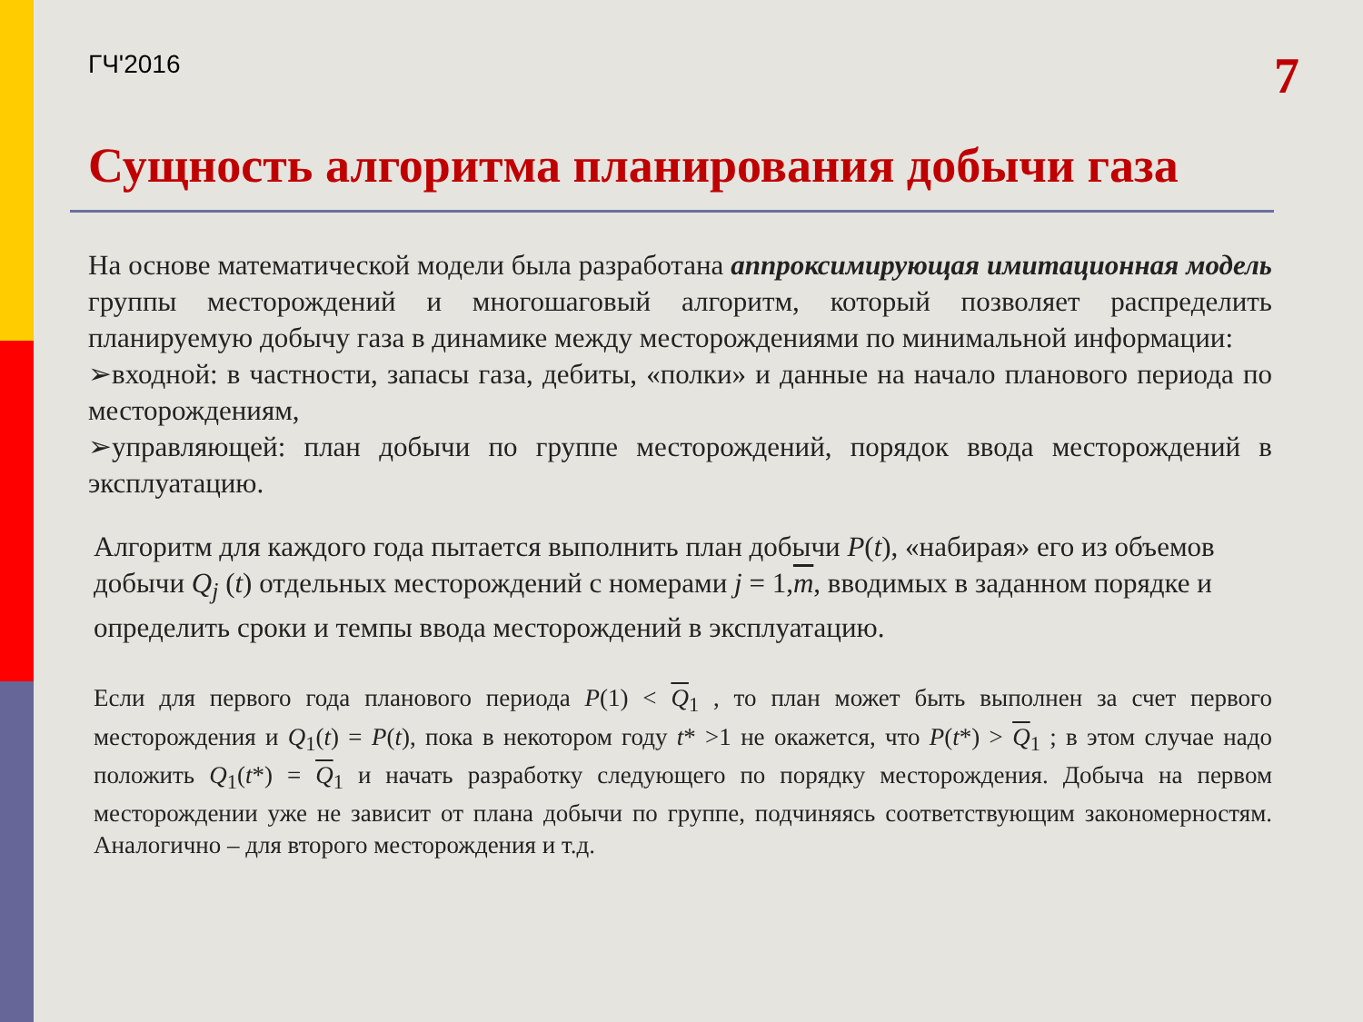ГЧ'2016 7
Сущность алгоритма планирования добычи газа
На основе математической модели была разработана аппроксимирующая имитационная модель группы месторождений и многошаговый алгоритм, который позволяет распределить планируемую добычу газа в динамике между месторождениями по минимальной информации:
➢входной: в частности, запасы газа, дебиты, «полки» и данные на начало планового периода по месторождениям,
➢управляющей: план добычи по группе месторождений, порядок ввода месторождений в эксплуатацию.
Алгоритм для каждого года пытается выполнить план добычи P(t), «набирая» его из объемов добычи Q<sub>j</sub> (t) отдельных месторождений с номерами j = 1,m, вводимых в заданном порядке и определить сроки и темпы ввода месторождений в эксплуатацию.
Если для первого года планового периода P(1) < Q<sub>1</sub> , то план может быть выполнен за счет первого месторождения и Q<sub>1</sub>(t) = P(t), пока в некотором году t* >1 не окажется, что P(t*) > Q<sub>1</sub> ; в этом случае надо положить Q<sub>1</sub>(t*) = Q<sub>1</sub> и начать разработку следующего по порядку месторождения. Добыча на первом месторождении уже не зависит от плана добычи по группе, подчиняясь соответствующим закономерностям. Аналогично – для второго месторождения и т.д.